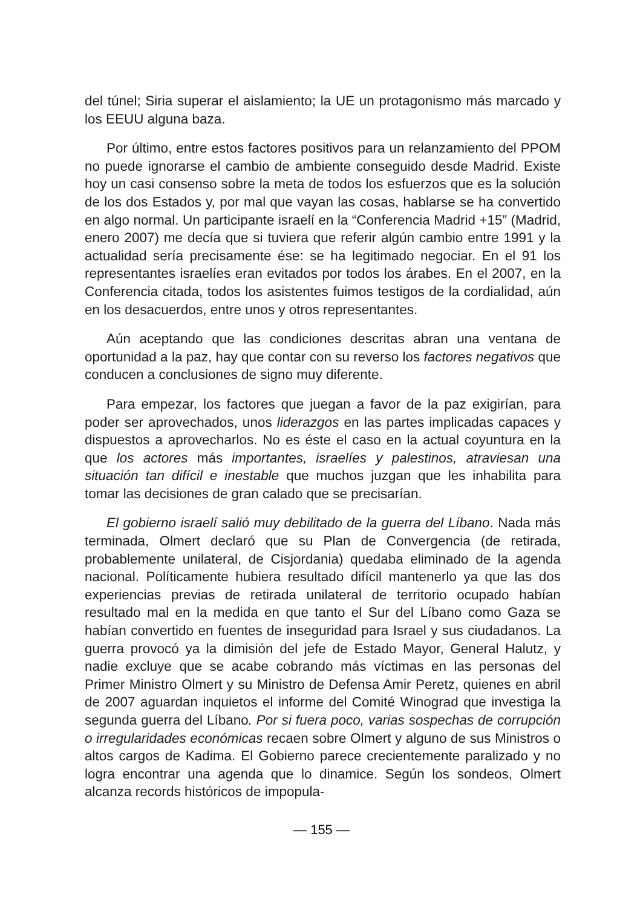del túnel; Siria superar el aislamiento; la UE un protagonismo más marcado y los EEUU alguna baza.
Por último, entre estos factores positivos para un relanzamiento del PPOM no puede ignorarse el cambio de ambiente conseguido desde Madrid. Existe hoy un casi consenso sobre la meta de todos los esfuerzos que es la solución de los dos Estados y, por mal que vayan las cosas, hablarse se ha convertido en algo normal. Un participante israelí en la “Conferencia Madrid +15” (Madrid, enero 2007) me decía que si tuviera que referir algún cambio entre 1991 y la actualidad sería precisamente ése: se ha legitimado negociar. En el 91 los representantes israelíes eran evitados por todos los árabes. En el 2007, en la Conferencia citada, todos los asistentes fuimos testigos de la cordialidad, aún en los desacuerdos, entre unos y otros representantes.
Aún aceptando que las condiciones descritas abran una ventana de oportunidad a la paz, hay que contar con su reverso los factores negativos que conducen a conclusiones de signo muy diferente.
Para empezar, los factores que juegan a favor de la paz exigirían, para poder ser aprovechados, unos liderazgos en las partes implicadas capaces y dispuestos a aprovecharlos. No es éste el caso en la actual coyuntura en la que los actores más importantes, israelíes y palestinos, atraviesan una situación tan difícil e inestable que muchos juzgan que les inhabilita para tomar las decisiones de gran calado que se precisarían.
El gobierno israelí salió muy debilitado de la guerra del Líbano. Nada más terminada, Olmert declaró que su Plan de Convergencia (de retirada, probablemente unilateral, de Cisjordania) quedaba eliminado de la agenda nacional. Políticamente hubiera resultado difícil mantenerlo ya que las dos experiencias previas de retirada unilateral de territorio ocupado habían resultado mal en la medida en que tanto el Sur del Líbano como Gaza se habían convertido en fuentes de inseguridad para Israel y sus ciudadanos. La guerra provocó ya la dimisión del jefe de Estado Mayor, General Halutz, y nadie excluye que se acabe cobrando más víctimas en las personas del Primer Ministro Olmert y su Ministro de Defensa Amir Peretz, quienes en abril de 2007 aguardan inquietos el informe del Comité Winograd que investiga la segunda guerra del Líbano. Por si fuera poco, varias sospechas de corrupción o irregularidades económicas recaen sobre Olmert y alguno de sus Ministros o altos cargos de Kadima. El Gobierno parece crecientemente paralizado y no logra encontrar una agenda que lo dinamice. Según los sondeos, Olmert alcanza records históricos de impopula-
— 155 —